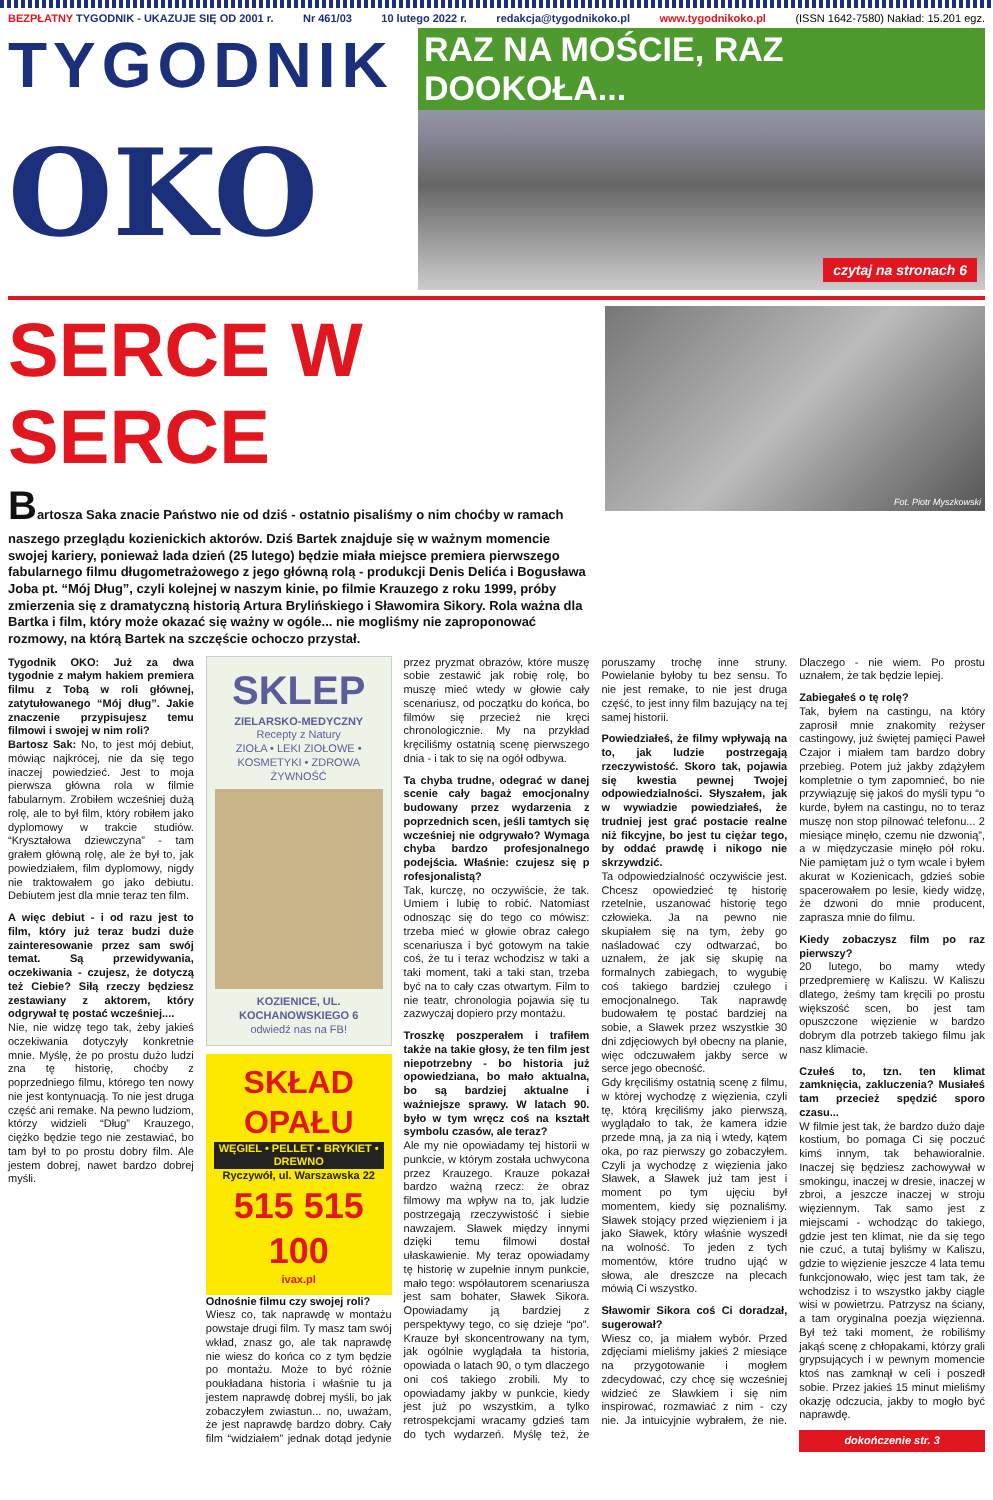BEZPŁATNY TYGODNIK - UKAZUJE SIĘ OD 2001 r. Nr 461/03 10 lutego 2022 r. redakcja@tygodnikoko.pl www.tygodnikoko.pl (ISSN 1642-7580) Nakład: 15.201 egz.
TYGODNIK
OKO
RAZ NA MOŚCIE, RAZ DOOKOŁA...
czytaj na stronach 6
SERCE W SERCE
Bartosza Saka znacie Państwo nie od dziś - ostatnio pisaliśmy o nim choćby w ramach naszego przeglądu kozienickich aktorów. Dziś Bartek znajduje się w ważnym momencie swojej kariery, ponieważ lada dzień (25 lutego) będzie miała miejsce premiera pierwszego fabularnego filmu długometrażowego z jego główną rolą - produkcji Denis Delića i Bogusława Joba pt. “Mój Dług”, czyli kolejnej w naszym kinie, po filmie Krauzego z roku 1999, próby zmierzenia się z dramatyczną historią Artura Brylińskiego i Sławomira Sikory. Rola ważna dla Bartka i film, który może okazać się ważny w ogóle... nie mogliśmy nie zaproponować rozmowy, na którą Bartek na szczęście ochoczo przystał.
Fot. Piotr Myszkowski
Tygodnik OKO: Już za dwa tygodnie z małym hakiem premiera filmu z Tobą w roli głównej, zatytułowanego “Mój dług”. Jakie znaczenie przypisujesz temu filmowi i swojej w nim roli?
Bartosz Sak: No, to jest mój debiut, mówiąc najkrócej, nie da się tego inaczej powiedzieć. Jest to moja pierwsza główna rola w filmie fabularnym. Zrobiłem wcześniej dużą rolę, ale to był film, który robiłem jako dyplomowy w trakcie studiów. “Kryształowa dziewczyna” - tam grałem główną rolę, ale że był to, jak powiedziałem, film dyplomowy, nigdy nie traktowałem go jako debiutu. Debiutem jest dla mnie teraz ten film.
A więc debiut - i od razu jest to film, który już teraz budzi duże zainteresowanie przez sam swój temat. Są przewidywania, oczekiwania - czujesz, że dotyczą też Ciebie? Siłą rzeczy będziesz zestawiany z aktorem, który odgrywał tę postać wcześniej....
Nie, nie widzę tego tak, żeby jakieś oczekiwania dotyczyły konkretnie mnie. Myślę, że po prostu dużo ludzi zna tę historię, choćby z poprzedniego filmu, którego ten nowy nie jest kontynuacją. To nie jest druga część ani remake. Na pewno ludziom, którzy widzieli “Dług” Krauzego, ciężko będzie tego nie zestawiać, bo tam był to po prostu dobry film. Ale jestem dobrej, nawet bardzo dobrej myśli.
SKLEP
ZIELARSKO-MEDYCZNY
Recepty z Natury
ZIOŁA • LEKI ZIOŁOWE • KOSMETYKI • ZDROWA ŻYWNOŚĆ
KOZIENICE, UL. KOCHANOWSKIEGO 6
odwiedź nas na FB!
SKŁAD OPAŁU
WĘGIEL • PELLET • BRYKIET • DREWNO
Ryczywół, ul. Warszawska 22
515 515 100
ivax.pl
Odnośnie filmu czy swojej roli?
Wiesz co, tak naprawdę w montażu powstaje drugi film. Ty masz tam swój wkład, znasz go, ale tak naprawdę nie wiesz do końca co z tym będzie po montażu. Może to być różnie poukładana historia i właśnie tu ja jestem naprawdę dobrej myśli, bo jak zobaczyłem zwiastun... no, uważam, że jest naprawdę bardzo dobry. Cały film “widziałem” jednak dotąd jedynie przez pryzmat obrazów, które muszę sobie zestawić jak robię rolę, bo muszę mieć wtedy w głowie cały scenariusz, od początku do końca, bo filmów się przecież nie kręci chronologicznie. My na przykład kręciliśmy ostatnią scenę pierwszego dnia - i tak to się na ogół odbywa.
Ta chyba trudne, odegrać w danej scenie cały bagaż emocjonalny budowany przez wydarzenia z poprzednich scen, jeśli tamtych się wcześniej nie odgrywało? Wymaga chyba bardzo profesjonalnego podejścia. Właśnie: czujesz się p rofesjonalistą?
Tak, kurczę, no oczywiście, że tak. Umiem i lubię to robić. Natomiast odnosząc się do tego co mówisz: trzeba mieć w głowie obraz całego scenariusza i być gotowym na takie coś, że tu i teraz wchodzisz w taki a taki moment, taki a taki stan, trzeba być na to cały czas otwartym. Film to nie teatr, chronologia pojawia się tu zazwyczaj dopiero przy montażu.
Troszkę poszperałem i trafiłem także na takie głosy, że ten film jest niepotrzebny - bo historia już opowiedziana, bo mało aktualna, bo są bardziej aktualne i ważniejsze sprawy. W latach 90. było w tym wręcz coś na kształt symbolu czasów, ale teraz?
Ale my nie opowiadamy tej historii w punkcie, w którym została uchwycona przez Krauzego. Krauze pokazał bardzo ważną rzecz: że obraz filmowy ma wpływ na to, jak ludzie postrzegają rzeczywistość i siebie nawzajem. Sławek między innymi dzięki temu filmowi dostał ułaskawienie. My teraz opowiadamy tę historię w zupełnie innym punkcie, mało tego: współautorem scenariusza jest sam bohater, Sławek Sikora. Opowiadamy ją bardziej z perspektywy tego, co się dzieje “po”. Krauze był skoncentrowany na tym, jak ogólnie wyglądała ta historia, opowiada o latach 90, o tym dlaczego oni coś takiego zrobili. My to opowiadamy jakby w punkcie, kiedy jest już po wszystkim, a tylko retrospekcjami wracamy gdzieś tam do tych wydarzeń. Myślę też, że poruszamy trochę inne struny. Powielanie byłoby tu bez sensu. To nie jest remake, to nie jest druga część, to jest inny film bazujący na tej samej historii.
Powiedziałeś, że filmy wpływają na to, jak ludzie postrzegają rzeczywistość. Skoro tak, pojawia się kwestia pewnej Twojej odpowiedzialności. Słyszałem, jak w wywiadzie powiedziałeś, że trudniej jest grać postacie realne niż fikcyjne, bo jest tu ciężar tego, by oddać prawdę i nikogo nie skrzywdzić.
Ta odpowiedzialność oczywiście jest. Chcesz opowiedzieć tę historię rzetelnie, uszanować historię tego człowieka. Ja na pewno nie skupiałem się na tym, żeby go naśladować czy odtwarzać, bo uznałem, że jak się skupię na formalnych zabiegach, to wygubię coś takiego bardziej czułego i emocjonalnego. Tak naprawdę budowałem tę postać bardziej na sobie, a Sławek przez wszystkie 30 dni zdjęciowych był obecny na planie, więc odczuwałem jakby serce w serce jego obecność.
Gdy kręciliśmy ostatnią scenę z filmu, w której wychodzę z więzienia, czyli tę, którą kręciliśmy jako pierwszą, wyglądało to tak, że kamera idzie przede mną, ja za nią i wtedy, kątem oka, po raz pierwszy go zobaczyłem. Czyli ja wychodzę z więzienia jako Sławek, a Sławek już tam jest i moment po tym ujęciu był momentem, kiedy się poznaliśmy. Sławek stojący przed więzieniem i ja jako Sławek, który właśnie wyszedł na wolność. To jeden z tych momentów, które trudno ująć w słowa, ale dreszcze na plecach mówią Ci wszystko.
Sławomir Sikora coś Ci doradzał, sugerował?
Wiesz co, ja miałem wybór. Przed zdjęciami mieliśmy jakieś 2 miesiące na przygotowanie i mogłem zdecydować, czy chcę się wcześniej widzieć ze Sławkiem i się nim inspirować, rozmawiać z nim - czy nie. Ja intuicyjnie wybrałem, że nie. Dlaczego - nie wiem. Po prostu uznałem, że tak będzie lepiej.
Zabiegałeś o tę rolę?
Tak, byłem na castingu, na który zaprosił mnie znakomity reżyser castingowy, już świętej pamięci Paweł Czajor i miałem tam bardzo dobry przebieg. Potem już jakby zdążyłem kompletnie o tym zapomnieć, bo nie przywiązuję się jakoś do myśli typu “o kurde, byłem na castingu, no to teraz muszę non stop pilnować telefonu... 2 miesiące minęło, czemu nie dzwonią”, a w międzyczasie minęło pół roku. Nie pamiętam już o tym wcale i byłem akurat w Kozienicach, gdzieś sobie spacerowałem po lesie, kiedy widzę, że dzwoni do mnie producent, zaprasza mnie do filmu.
Kiedy zobaczysz film po raz pierwszy?
20 lutego, bo mamy wtedy przedpremierę w Kaliszu. W Kaliszu dlatego, żeśmy tam kręcili po prostu większość scen, bo jest tam opuszczone więzienie w bardzo dobrym dla potrzeb takiego filmu jak nasz klimacie.
Czułeś to, tzn. ten klimat zamknięcia, zakluczenia? Musiałeś tam przecież spędzić sporo czasu...
W filmie jest tak, że bardzo dużo daje kostium, bo pomaga Ci się poczuć kimś innym, tak behawioralnie. Inaczej się będziesz zachowywał w smokingu, inaczej w dresie, inaczej w zbroi, a jeszcze inaczej w stroju więziennym. Tak samo jest z miejscami - wchodząc do takiego, gdzie jest ten klimat, nie da się tego nie czuć, a tutaj byliśmy w Kaliszu, gdzie to więzienie jeszcze 4 lata temu funkcjonowało, więc jest tam tak, że wchodzisz i to wszystko jakby ciągle wisi w powietrzu. Patrzysz na ściany, a tam oryginalna poezja więzienna. Był też taki moment, że robiliśmy jakąś scenę z chłopakami, którzy grali grypsujących i w pewnym momencie ktoś nas zamknął w celi i poszedł sobie. Przez jakieś 15 minut mieliśmy okazję odczucia, jakby to mogło być naprawdę.
dokończenie str. 3